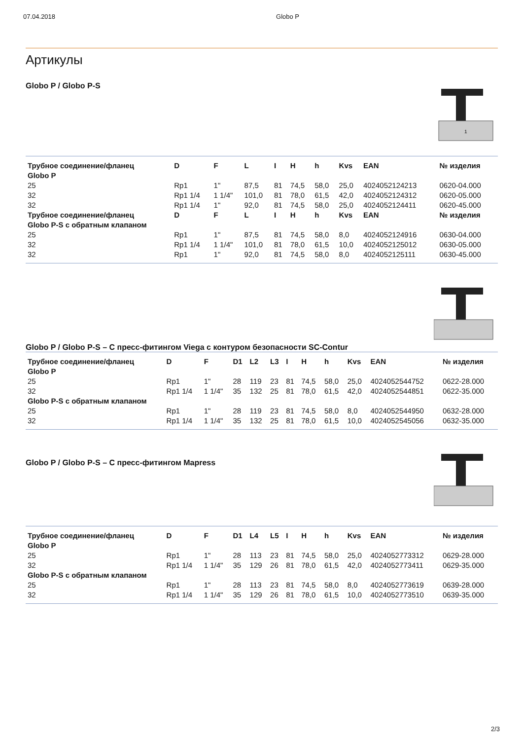07.04.2018 Globo P
Артикулы
Globo P / Globo P-S
1
| Трубное соединение/фланец | D | F | L | I | H | h | Kvs | EAN | № изделия |
| --- | --- | --- | --- | --- | --- | --- | --- | --- | --- |
| Globo P | | | | | | | | | |
| 25 | Rp1 | 1" | 87,5 | 81 | 74,5 | 58,0 | 25,0 | 4024052124213 | 0620-04.000 |
| 32 | Rp1 1/4 | 1 1/4" | 101,0 | 81 | 78,0 | 61,5 | 42,0 | 4024052124312 | 0620-05.000 |
| 32 | Rp1 1/4 | 1" | 92,0 | 81 | 74,5 | 58,0 | 25,0 | 4024052124411 | 0620-45.000 |
| Трубное соединение/фланец | D | F | L | I | H | h | Kvs | EAN | № изделия |
| Globo P-S с обратным клапаном | | | | | | | | | |
| 25 | Rp1 | 1" | 87,5 | 81 | 74,5 | 58,0 | 8,0 | 4024052124916 | 0630-04.000 |
| 32 | Rp1 1/4 | 1 1/4" | 101,0 | 81 | 78,0 | 61,5 | 10,0 | 4024052125012 | 0630-05.000 |
| 32 | Rp1 | 1" | 92,0 | 81 | 74,5 | 58,0 | 8,0 | 4024052125111 | 0630-45.000 |
Globo P / Globo P-S – С пресс-фитингом Viega с контуром безопасности SC-Contur
| Трубное соединение/фланец | D | F | D1 | L2 | L3 | I | H | h | Kvs | EAN | № изделия |
| --- | --- | --- | --- | --- | --- | --- | --- | --- | --- | --- | --- |
| Globo P | | | | | | | | | | | |
| 25 | Rp1 | 1" | 28 | 119 | 23 | 81 | 74,5 | 58,0 | 25,0 | 4024052544752 | 0622-28.000 |
| 32 | Rp1 1/4 | 1 1/4" | 35 | 132 | 25 | 81 | 78,0 | 61,5 | 42,0 | 4024052544851 | 0622-35.000 |
| Globo P-S с обратным клапаном | | | | | | | | | | | |
| 25 | Rp1 | 1" | 28 | 119 | 23 | 81 | 74,5 | 58,0 | 8,0 | 4024052544950 | 0632-28.000 |
| 32 | Rp1 1/4 | 1 1/4" | 35 | 132 | 25 | 81 | 78,0 | 61,5 | 10,0 | 4024052545056 | 0632-35.000 |
Globo P / Globo P-S – С пресс-фитингом Mapress
| Трубное соединение/фланец | D | F | D1 | L4 | L5 | I | H | h | Kvs | EAN | № изделия |
| --- | --- | --- | --- | --- | --- | --- | --- | --- | --- | --- | --- |
| Globo P | | | | | | | | | | | |
| 25 | Rp1 | 1" | 28 | 113 | 23 | 81 | 74,5 | 58,0 | 25,0 | 4024052773312 | 0629-28.000 |
| 32 | Rp1 1/4 | 1 1/4" | 35 | 129 | 26 | 81 | 78,0 | 61,5 | 42,0 | 4024052773411 | 0629-35.000 |
| Globo P-S с обратным клапаном | | | | | | | | | | | |
| 25 | Rp1 | 1" | 28 | 113 | 23 | 81 | 74,5 | 58,0 | 8,0 | 4024052773619 | 0639-28.000 |
| 32 | Rp1 1/4 | 1 1/4" | 35 | 129 | 26 | 81 | 78,0 | 61,5 | 10,0 | 4024052773510 | 0639-35.000 |
2/3